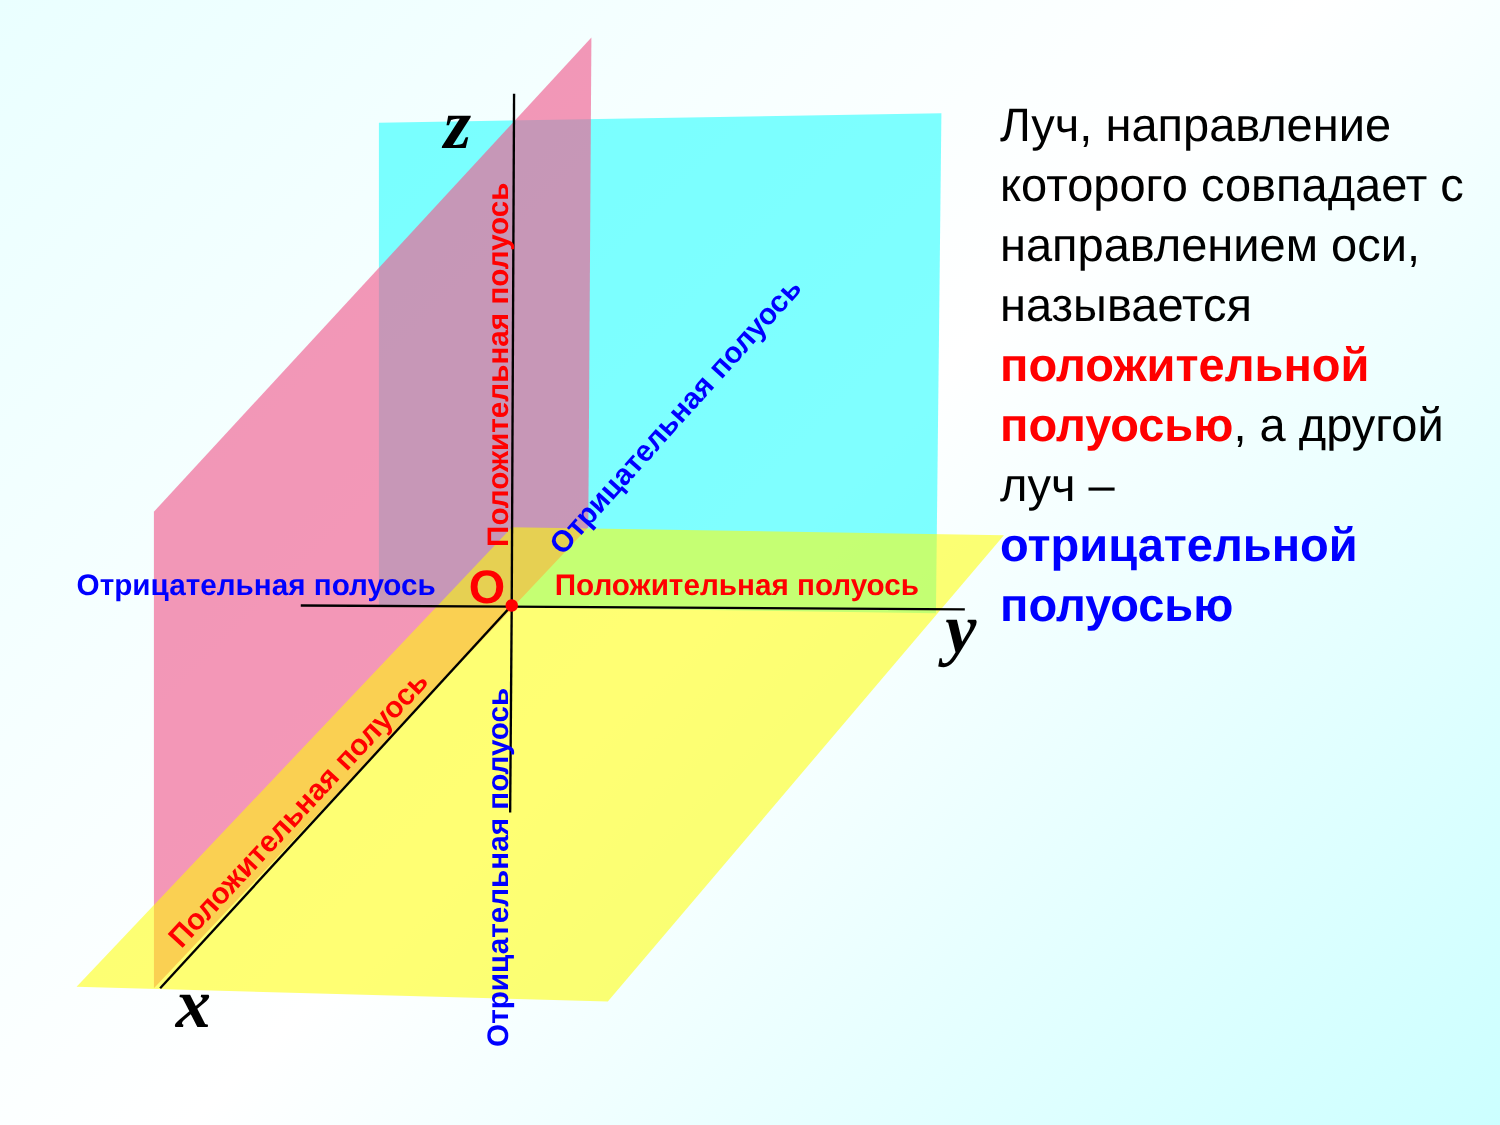Отрицательная полуось
Положительная полуось
Положительная полуось
Отрицательная полуось
Отрицательная полуось
Положительная полуось
O
z
y
x
Луч, направление которого совпадает с направлением оси, называется положительной полуосью, а другой луч – отрицательной полуосью